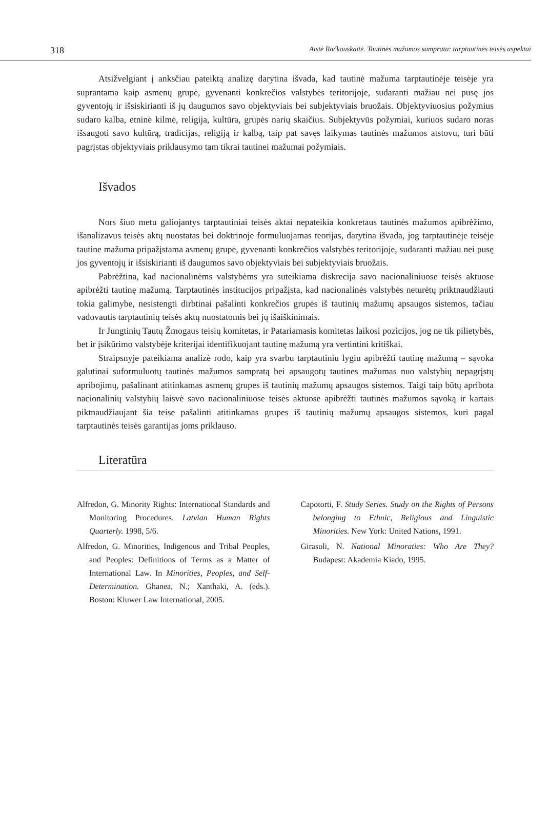318 Aistė Račkauskaitė. Tautinės mažumos samprata: tarptautinės teisės aspektai
Atsižvelgiant į anksčiau pateiktą analizę darytina išvada, kad tautinė mažuma tarptautinėje teisėje yra suprantama kaip asmenų grupė, gyvenanti konkrečios valstybės teritorijoje, sudaranti mažiau nei pusę jos gyventojų ir išsiskirianti iš jų daugumos savo objektyviais bei subjektyviais bruožais. Objektyviuosius požymius sudaro kalba, etninė kilmė, religija, kultūra, grupės narių skaičius. Subjektyvūs požymiai, kuriuos sudaro noras išsaugoti savo kultūrą, tradicijas, religiją ir kalbą, taip pat savęs laikymas tautinės mažumos atstovu, turi būti pagrįstas objektyviais priklausymo tam tikrai tautinei mažumai požymiais.
Išvados
Nors šiuo metu galiojantys tarptautiniai teisės aktai nepateikia konkretaus tautinės mažumos apibrėžimo, išanalizavus teisės aktų nuostatas bei doktrinoje formuluojamas teorijas, darytina išvada, jog tarptautinėje teisėje tautine mažuma pripažįstama asmenų grupė, gyvenanti konkrečios valstybės teritorijoje, sudaranti mažiau nei pusę jos gyventojų ir išsiskirianti iš daugumos savo objektyviais bei subjektyviais bruožais.
Pabrėžtina, kad nacionalinėms valstybėms yra suteikiama diskrecija savo nacionaliniuose teisės aktuose apibrėžti tautinę mažumą. Tarptautinės institucijos pripažįsta, kad nacionalinės valstybės neturėtų priktnaudžiauti tokia galimybe, nesistengti dirbtinai pašalinti konkrečios grupės iš tautinių mažumų apsaugos sistemos, tačiau vadovautis tarptautinių teisės aktų nuostatomis bei jų išaiškinimais.
Ir Jungtinių Tautų Žmogaus teisių komitetas, ir Patariamasis komitetas laikosi pozicijos, jog ne tik pilietybės, bet ir įsikūrimo valstybėje kriterijai identifikuojant tautinę mažumą yra vertintini kritiškai.
Straipsnyje pateikiama analizė rodo, kaip yra svarbu tarptautiniu lygiu apibrėžti tautinę mažumą – sąvoka galutinai suformuluotų tautinės mažumos sampratą bei apsaugotų tautines mažumas nuo valstybių nepagrįstų apribojimų, pašalinant atitinkamas asmenų grupes iš tautinių mažumų apsaugos sistemos. Taigi taip būtų apribota nacionalinių valstybių laisvė savo nacionaliniuose teisės aktuose apibrėžti tautinės mažumos sąvoką ir kartais piktnaudžiaujant šia teise pašalinti atitinkamas grupes iš tautinių mažumų apsaugos sistemos, kuri pagal tarptautinės teisės garantijas joms priklauso.
Literatūra
Alfredon, G. Minority Rights: International Standards and Monitoring Procedures. Latvian Human Rights Quarterly. 1998, 5/6.
Alfredon, G. Minorities, Indigenous and Tribal Peoples, and Peoples: Definitions of Terms as a Matter of International Law. In Minorities, Peoples, and Self-Determination. Ghanea, N.; Xanthaki, A. (eds.). Boston: Kluwer Law International, 2005.
Capotorti, F. Study Series. Study on the Rights of Persons belonging to Ethnic, Religious and Linguistic Minorities. New York: United Nations, 1991.
Girasoli, N. National Minoraties: Who Are They? Budapest: Akademia Kiado, 1995.